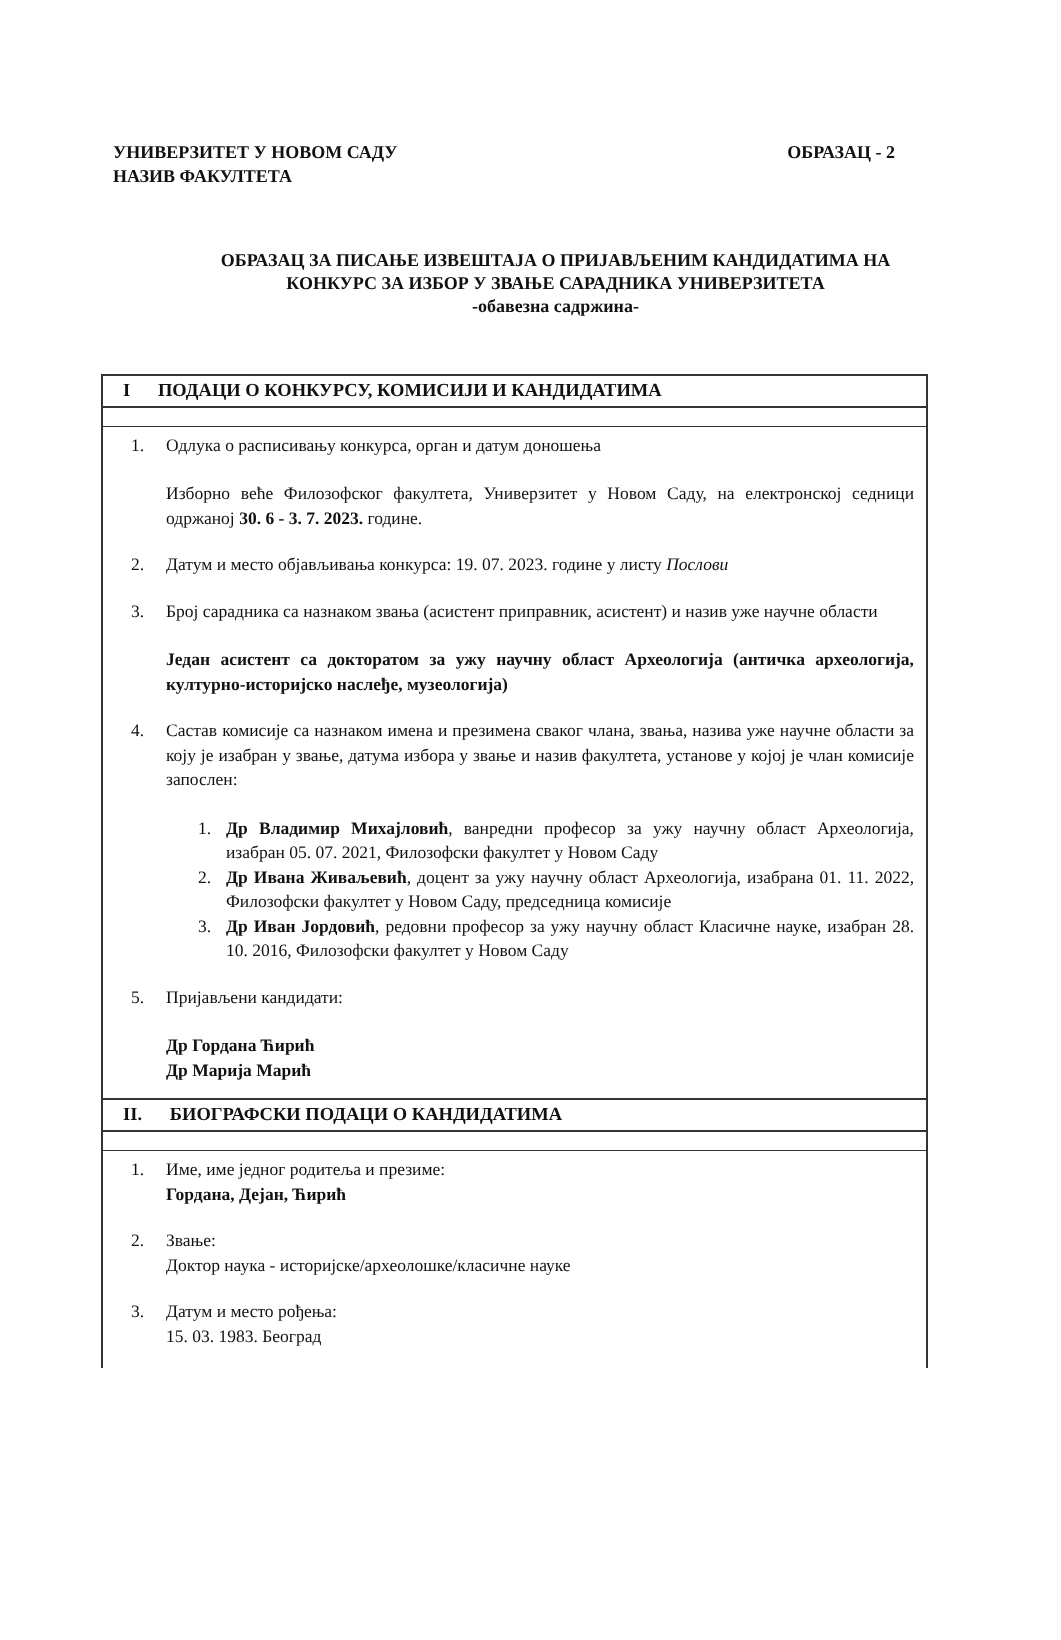ОБРАЗАЦ - 2 УНИВЕРЗИТЕТ У НОВОМ САДУ
НАЗИВ ФАКУЛТЕТА
ОБРАЗАЦ ЗА ПИСАЊЕ ИЗВЕШТАЈА О ПРИЈАВЉЕНИМ КАНДИДАТИМА НА
КОНКУРС ЗА ИЗБОР У ЗВАЊЕ САРАДНИКА УНИВЕРЗИТЕТА
-обавезна садржина-
| I ПОДАЦИ О КОНКУРСУ, КОМИСИЈИ И КАНДИДАТИМА |
| 1. Одлука о расписивању конкурса, орган и датум доношења Изборно веће Филозофског факултета, Универзитет у Новом Саду, на електронској седници одржаној 30. 6 - 3. 7. 2023. године. 2. Датум и место објављивања конкурса: 19. 07. 2023. године у листу Послови 3. Број сарадника са назнаком звања (асистент приправник, асистент) и назив уже научне области Један асистент са докторатом за ужу научну област Археологија (античка археологија, културно-историјско наслеђе, музеологија) 4. Састав комисије са назнаком имена и презимена сваког члана, звања, назива уже научне области за коју је изабран у звање, датума избора у звање и назив факултета, установе у којој је члан комисије запослен: 1. Др Владимир Михајловић , ванредни професор за ужу научну област Археологија, изабран 05. 07. 2021, Филозофски факултет у Новом Саду 2. Др Ивана Живаљевић , доцент за ужу научну област Археологија, изабрана 01. 11. 2022, Филозофски факултет у Новом Саду, председница комисије 3. Др Иван Јордовић , редовни професор за ужу научну област Класичне науке, изабран 28. 10. 2016, Филозофски факултет у Новом Саду 5. Пријављени кандидати: Др Гордана Ћирић Др Марија Марић |
| II. БИОГРАФСКИ ПОДАЦИ О КАНДИДАТИМА |
| 1. Име, име једног родитеља и презиме: Гордана, Дејан, Ћирић 2. Звање: Доктор наука - историјске/археолошке/класичне науке 3. Датум и место рођења: 15. 03. 1983. Београд |